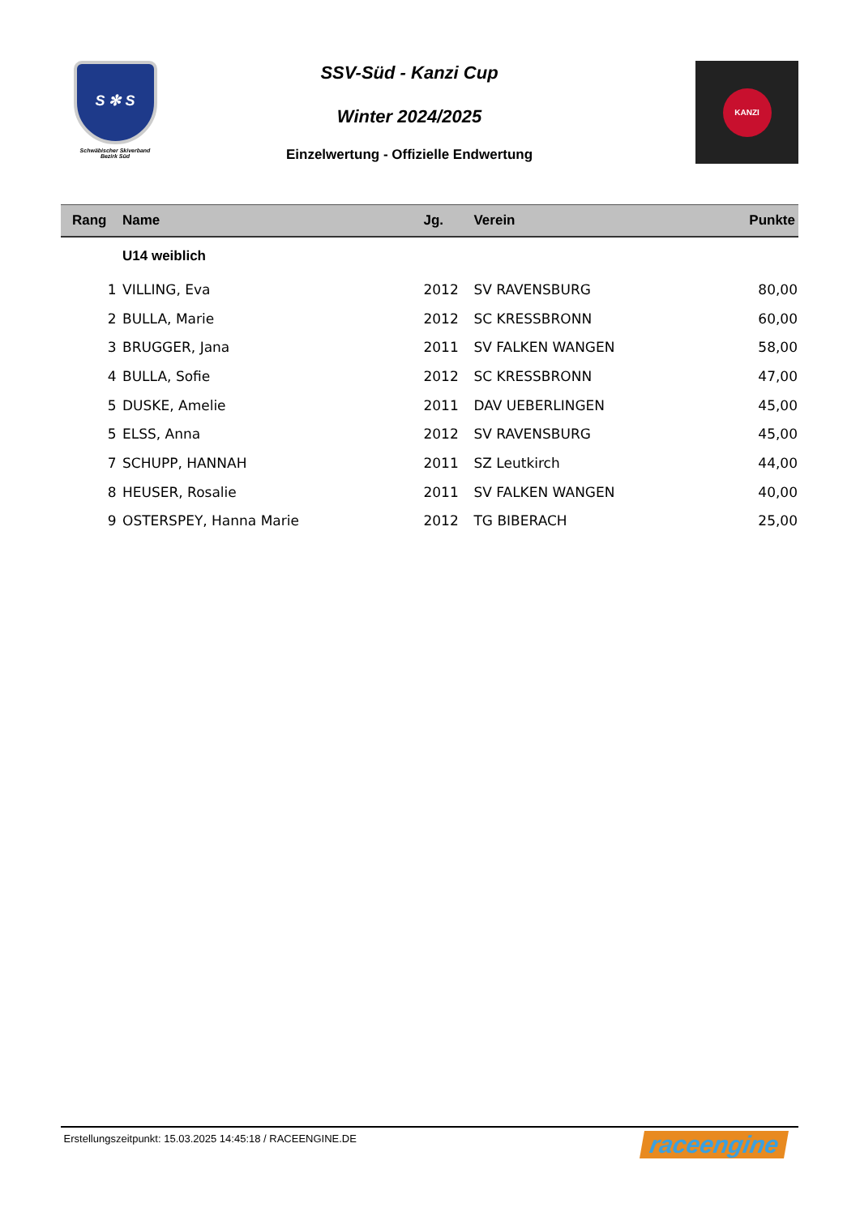S ✻ S
Schwäbischer Skiverband
Bezirk Süd
SSV-Süd - Kanzi Cup
Winter 2024/2025
Einzelwertung - Offizielle Endwertung
KANZI
| Rang | Name | Jg. | Verein | Punkte |
| --- | --- | --- | --- | --- |
| | U14 weiblich | | | |
| 1 | VILLING, Eva | 2012 | SV RAVENSBURG | 80,00 |
| 2 | BULLA, Marie | 2012 | SC KRESSBRONN | 60,00 |
| 3 | BRUGGER, Jana | 2011 | SV FALKEN WANGEN | 58,00 |
| 4 | BULLA, Sofie | 2012 | SC KRESSBRONN | 47,00 |
| 5 | DUSKE, Amelie | 2011 | DAV UEBERLINGEN | 45,00 |
| 5 | ELSS, Anna | 2012 | SV RAVENSBURG | 45,00 |
| 7 | SCHUPP, HANNAH | 2011 | SZ Leutkirch | 44,00 |
| 8 | HEUSER, Rosalie | 2011 | SV FALKEN WANGEN | 40,00 |
| 9 | OSTERSPEY, Hanna Marie | 2012 | TG BIBERACH | 25,00 |
Erstellungszeitpunkt: 15.03.2025 14:45:18 / RACEENGINE.DE raceengine